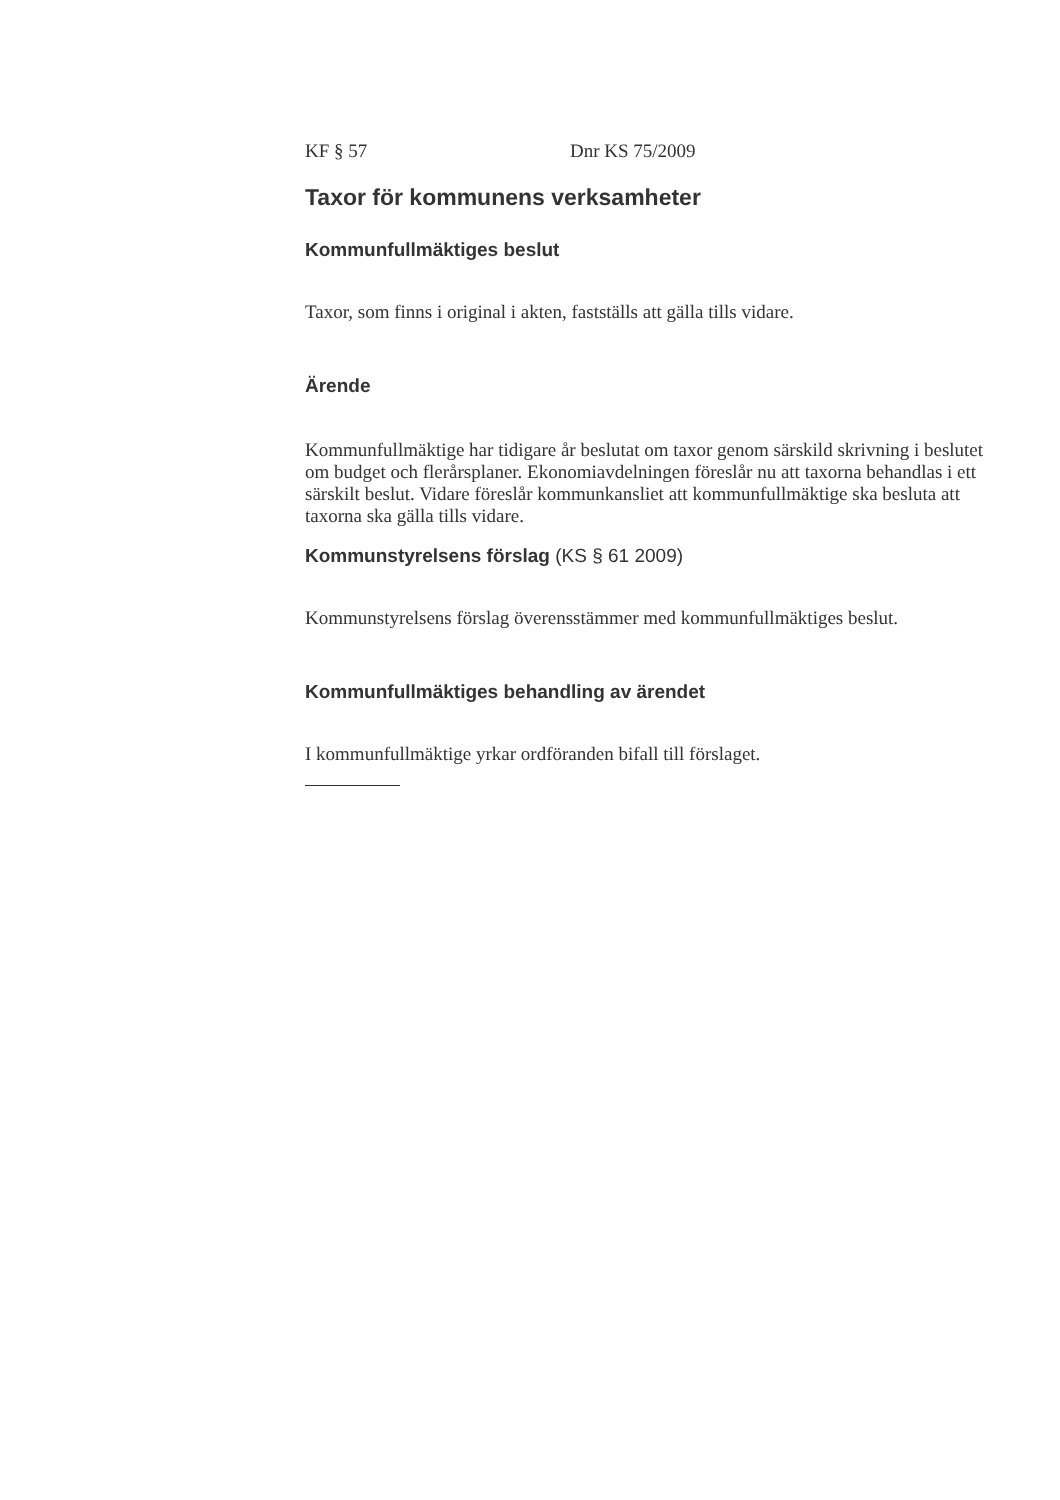KF § 57 Dnr KS 75/2009
Taxor för kommunens verksamheter
Kommunfullmäktiges beslut
Taxor, som finns i original i akten, fastställs att gälla tills vidare.
Ärende
Kommunfullmäktige har tidigare år beslutat om taxor genom särskild skrivning i beslutet om budget och flerårsplaner. Ekonomiavdelningen föreslår nu att taxorna behandlas i ett särskilt beslut. Vidare föreslår kommunkansliet att kommunfullmäktige ska besluta att taxorna ska gälla tills vidare.
Kommunstyrelsens förslag (KS § 61 2009)
Kommunstyrelsens förslag överensstämmer med kommunfullmäktiges beslut.
Kommunfullmäktiges behandling av ärendet
I kommunfullmäktige yrkar ordföranden bifall till förslaget.